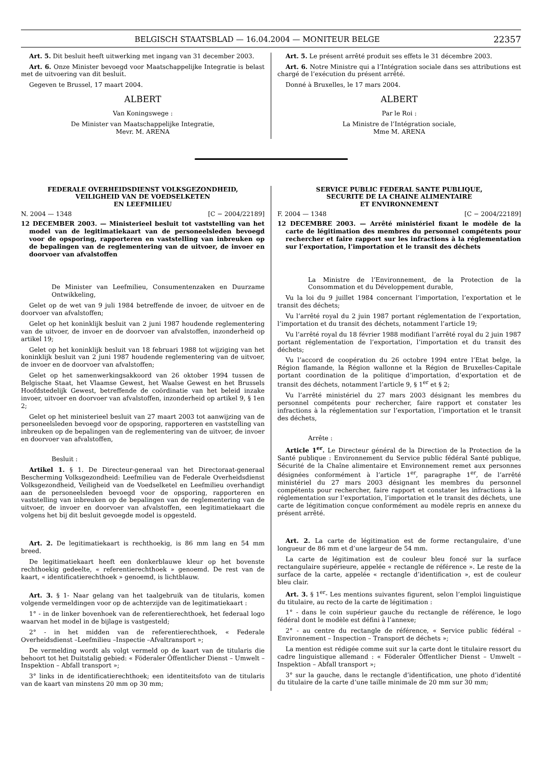BELGISCH STAATSBLAD — 16.04.2004 — MONITEUR BELGE 22357
Art. 5. Dit besluit heeft uitwerking met ingang van 31 december 2003.
Art. 6. Onze Minister bevoegd voor Maatschappelijke Integratie is belast met de uitvoering van dit besluit.
Gegeven te Brussel, 17 maart 2004.
ALBERT
Van Koningswege :
De Minister van Maatschappelijke Integratie,
Mevr. M. ARENA
Art. 5. Le présent arrêté produit ses effets le 31 décembre 2003.
Art. 6. Notre Ministre qui a l’Intégration sociale dans ses attributions est chargé de l’exécution du présent arrêté.
Donné à Bruxelles, le 17 mars 2004.
ALBERT
Par le Roi :
La Ministre de l’Intégration sociale,
Mme M. ARENA
FEDERALE OVERHEIDSDIENST VOLKSGEZONDHEID,
VEILIGHEID VAN DE VOEDSELKETEN
EN LEEFMILIEU
N. 2004 — 1348 [C − 2004/22189]
12 DECEMBER 2003. — Ministerieel besluit tot vaststelling van het model van de legitimatiekaart van de personeelsleden bevoegd voor de opsporing, rapporteren en vaststelling van inbreuken op de bepalingen van de reglementering van de uitvoer, de invoer en doorvoer van afvalstoffen
De Minister van Leefmilieu, Consumentenzaken en Duurzame Ontwikkeling,
Gelet op de wet van 9 juli 1984 betreffende de invoer, de uitvoer en de doorvoer van afvalstoffen;
Gelet op het koninklijk besluit van 2 juni 1987 houdende reglementering van de uitvoer, de invoer en de doorvoer van afvalstoffen, inzonderheid op artikel 19;
Gelet op het koninklijk besluit van 18 februari 1988 tot wijziging van het koninklijk besluit van 2 juni 1987 houdende reglementering van de uitvoer, de invoer en de doorvoer van afvalstoffen;
Gelet op het samenwerkingsakkoord van 26 oktober 1994 tussen de Belgische Staat, het Vlaamse Gewest, het Waalse Gewest en het Brussels Hoofdstedelijk Gewest, betreffende de coördinatie van het beleid inzake invoer, uitvoer en doorvoer van afvalstoffen, inzonderheid op artikel 9, § 1en 2;
Gelet op het ministerieel besluit van 27 maart 2003 tot aanwijzing van de personeelsleden bevoegd voor de opsporing, rapporteren en vaststelling van inbreuken op de bepalingen van de reglementering van de uitvoer, de invoer en doorvoer van afvalstoffen,
Besluit :
Artikel 1. § 1. De Directeur-generaal van het Directoraat-generaal Bescherming Volksgezondheid: Leefmilieu van de Federale Overheidsdienst Volksgezondheid, Veiligheid van de Voedselketel en Leefmilieu overhandigt aan de personeelsleden bevoegd voor de opsporing, rapporteren en vaststelling van inbreuken op de bepalingen van de reglementering van de uitvoer, de invoer en doorvoer van afvalstoffen, een legitimatiekaart die volgens het bij dit besluit gevoegde model is opgesteld.
Art. 2. De legitimatiekaart is rechthoekig, is 86 mm lang en 54 mm breed.
De legitimatiekaart heeft een donkerblauwe kleur op het bovenste rechthoekig gedeelte, « referentierechthoek » genoemd. De rest van de kaart, « identificatierechthoek » genoemd, is lichtblauw.
Art. 3. § 1- Naar gelang van het taalgebruik van de titularis, komen volgende vermeldingen voor op de achterzijde van de legitimatiekaart :
1° - in de linker bovenhoek van de referentierechthoek, het federaal logo waarvan het model in de bijlage is vastgesteld;
2° - in het midden van de referentierechthoek, « Federale Overheidsdienst –Leefmilieu –Inspectie –Afvaltransport »;
De vermelding wordt als volgt vermeld op de kaart van de titularis die behoort tot het Duitstalig gebied: « Föderaler Öffentlicher Dienst – Umwelt –Inspektion – Abfall transport »;
3° links in de identificatierechthoek; een identiteitsfoto van de titularis van de kaart van minstens 20 mm op 30 mm;
SERVICE PUBLIC FEDERAL SANTE PUBLIQUE,
SECURITE DE LA CHAINE ALIMENTAIRE
ET ENVIRONNEMENT
F. 2004 — 1348 [C − 2004/22189]
12 DECEMBRE 2003. — Arrêté ministériel fixant le modèle de la carte de légitimation des membres du personnel compétents pour rechercher et faire rapport sur les infractions à la réglementation sur l’exportation, l’importation et le transit des déchets
La Ministre de l’Environnement, de la Protection de la Consommation et du Développement durable,
Vu la loi du 9 juillet 1984 concernant l’importation, l’exportation et le transit des déchets;
Vu l’arrêté royal du 2 juin 1987 portant réglementation de l’exportation, l’importation et du transit des déchets, notamment l’article 19;
Vu l’arrêté royal du 18 février 1988 modifiant l’arrêté royal du 2 juin 1987 portant réglementation de l’exportation, l’importation et du transit des déchets;
Vu l’accord de coopération du 26 octobre 1994 entre l’Etat belge, la Région flamande, la Région wallonne et la Région de Bruxelles-Capitale portant coordination de la politique d’importation, d’exportation et de transit des déchets, notamment l’article 9, § 1<sup>er</sup> et § 2;
Vu l’arrêté ministériel du 27 mars 2003 désignant les membres du personnel compétents pour rechercher, faire rapport et constater les infractions à la réglementation sur l’exportation, l’importation et le transit des déchets,
Arrête :
Article 1<sup>er</sup>. Le Directeur général de la Direction de la Protection de la Santé publique : Environnement du Service public fédéral Santé publique, Sécurité de la Chaîne alimentaire et Environnement remet aux personnes désignées conformément à l’article 1<sup>er</sup>, paragraphe 1<sup>er</sup>, de l’arrêté ministériel du 27 mars 2003 désignant les membres du personnel compétents pour rechercher, faire rapport et constater les infractions à la réglementation sur l’exportation, l’importation et le transit des déchets, une carte de légitimation conçue conformément au modèle repris en annexe du présent arrêté.
Art. 2. La carte de légitimation est de forme rectangulaire, d’une longueur de 86 mm et d’une largeur de 54 mm.
La carte de légitimation est de couleur bleu foncé sur la surface rectangulaire supérieure, appelée « rectangle de référence ». Le reste de la surface de la carte, appelée « rectangle d’identification », est de couleur bleu clair.
Art. 3. § 1<sup>er</sup>- Les mentions suivantes figurent, selon l’emploi linguistique du titulaire, au recto de la carte de légitimation :
1° - dans le coin supérieur gauche du rectangle de référence, le logo fédéral dont le modèle est défini à l’annexe;
2° - au centre du rectangle de référence, « Service public fédéral – Environnement – Inspection – Transport de déchets »;
La mention est rédigée comme suit sur la carte dont le titulaire ressort du cadre linguistique allemand : « Föderaler Öffentlicher Dienst – Umwelt –Inspektion – Abfall transport »;
3° sur la gauche, dans le rectangle d’identification, une photo d’identité du titulaire de la carte d’une taille minimale de 20 mm sur 30 mm;